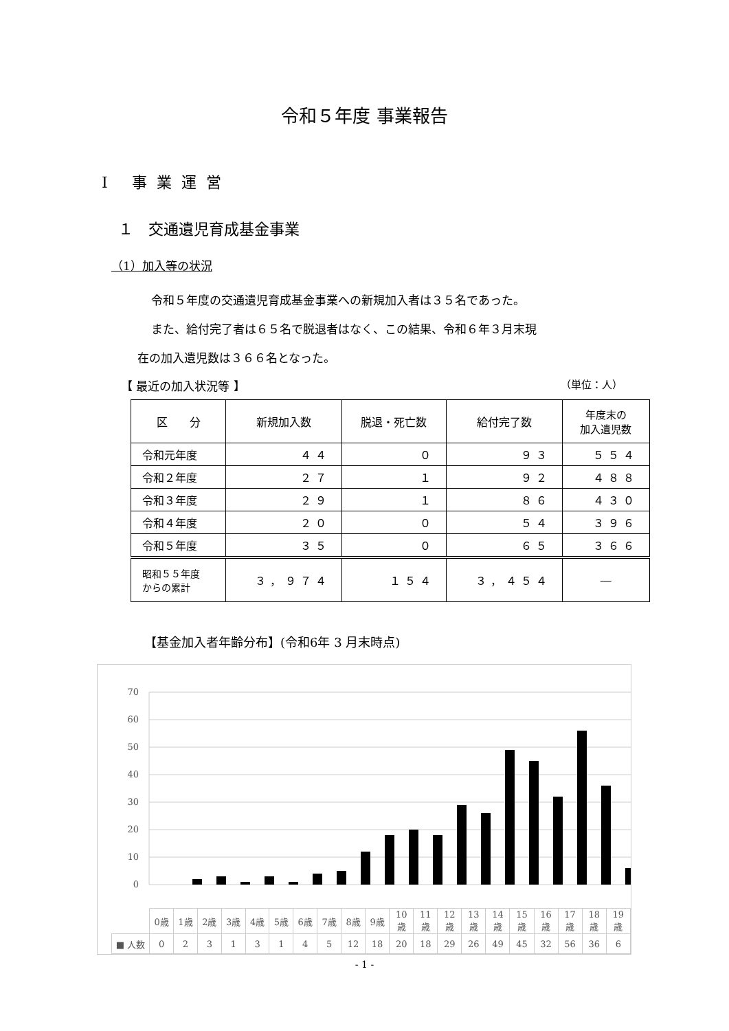令和５年度 事業報告
Ⅰ 事業運営
１　交通遺児育成基金事業
（1）加入等の状況
令和５年度の交通遺児育成基金事業への新規加入者は３５名であった。
また、給付完了者は６５名で脱退者はなく、この結果、令和６年３月末現
在の加入遺児数は３６６名となった。
【 最近の加入状況等 】 （単位：人）
| 区 分 | 新規加入数 | 脱退・死亡数 | 給付完了数 | 年度末の 加入遺児数 |
| --- | --- | --- | --- | --- |
| 令和元年度 | ４４ | ０ | ９３ | ５５４ |
| 令和２年度 | ２７ | １ | ９２ | ４８８ |
| 令和３年度 | ２９ | １ | ８６ | ４３０ |
| 令和４年度 | ２０ | ０ | ５４ | ３９６ |
| 令和５年度 | ３５ | ０ | ６５ | ３６６ |
| 昭和５５年度 からの累計 | ３，９７４ | １５４ | ３，４５４ | ― |
【基金加入者年齢分布】(令和6年 3 月末時点)
70
60
50
40
30
20
10
0
| | 0歳 | 1歳 | 2歳 | 3歳 | 4歳 | 5歳 | 6歳 | 7歳 | 8歳 | 9歳 | 10 歳 | 11 歳 | 12 歳 | 13 歳 | 14 歳 | 15 歳 | 16 歳 | 17 歳 | 18 歳 | 19 歳 |
| ■ 人数 | 0 | 2 | 3 | 1 | 3 | 1 | 4 | 5 | 12 | 18 | 20 | 18 | 29 | 26 | 49 | 45 | 32 | 56 | 36 | 6 |
- 1 -